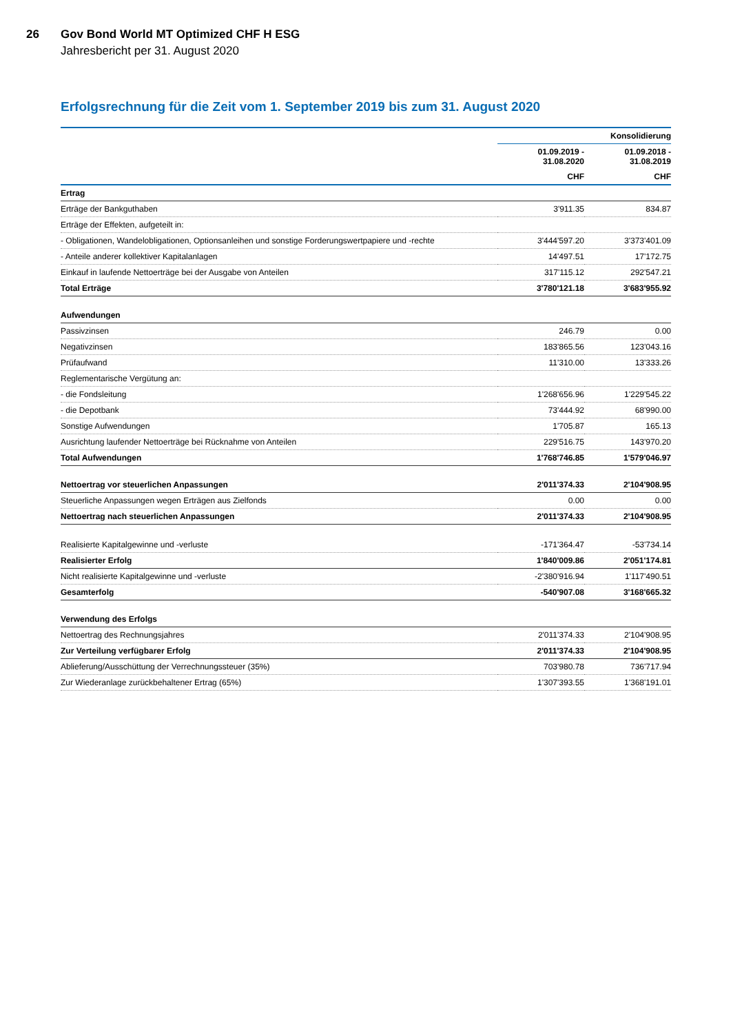26 Gov Bond World MT Optimized CHF H ESG
Jahresbericht per 31. August 2020
Erfolgsrechnung für die Zeit vom 1. September 2019 bis zum 31. August 2020
| | Konsolidierung | |
| --- | --- | --- |
| | 01.09.2019 - 31.08.2020 | 01.09.2018 - 31.08.2019 |
| | CHF | CHF |
| Ertrag | | |
| Erträge der Bankguthaben | 3'911.35 | 834.87 |
| Erträge der Effekten, aufgeteilt in: | | |
| - Obligationen, Wandelobligationen, Optionsanleihen und sonstige Forderungswertpapiere und -rechte | 3'444'597.20 | 3'373'401.09 |
| - Anteile anderer kollektiver Kapitalanlagen | 14'497.51 | 17'172.75 |
| Einkauf in laufende Nettoerträge bei der Ausgabe von Anteilen | 317'115.12 | 292'547.21 |
| Total Erträge | 3'780'121.18 | 3'683'955.92 |
| Aufwendungen | | |
| Passivzinsen | 246.79 | 0.00 |
| Negativzinsen | 183'865.56 | 123'043.16 |
| Prüfaufwand | 11'310.00 | 13'333.26 |
| Reglementarische Vergütung an: | | |
| - die Fondsleitung | 1'268'656.96 | 1'229'545.22 |
| - die Depotbank | 73'444.92 | 68'990.00 |
| Sonstige Aufwendungen | 1'705.87 | 165.13 |
| Ausrichtung laufender Nettoerträge bei Rücknahme von Anteilen | 229'516.75 | 143'970.20 |
| Total Aufwendungen | 1'768'746.85 | 1'579'046.97 |
| Nettoertrag vor steuerlichen Anpassungen | 2'011'374.33 | 2'104'908.95 |
| Steuerliche Anpassungen wegen Erträgen aus Zielfonds | 0.00 | 0.00 |
| Nettoertrag nach steuerlichen Anpassungen | 2'011'374.33 | 2'104'908.95 |
| Realisierte Kapitalgewinne und -verluste | -171'364.47 | -53'734.14 |
| Realisierter Erfolg | 1'840'009.86 | 2'051'174.81 |
| Nicht realisierte Kapitalgewinne und -verluste | -2'380'916.94 | 1'117'490.51 |
| Gesamterfolg | -540'907.08 | 3'168'665.32 |
| Verwendung des Erfolgs | | |
| Nettoertrag des Rechnungsjahres | 2'011'374.33 | 2'104'908.95 |
| Zur Verteilung verfügbarer Erfolg | 2'011'374.33 | 2'104'908.95 |
| Ablieferung/Ausschüttung der Verrechnungssteuer (35%) | 703'980.78 | 736'717.94 |
| Zur Wiederanlage zurückbehaltener Ertrag (65%) | 1'307'393.55 | 1'368'191.01 |